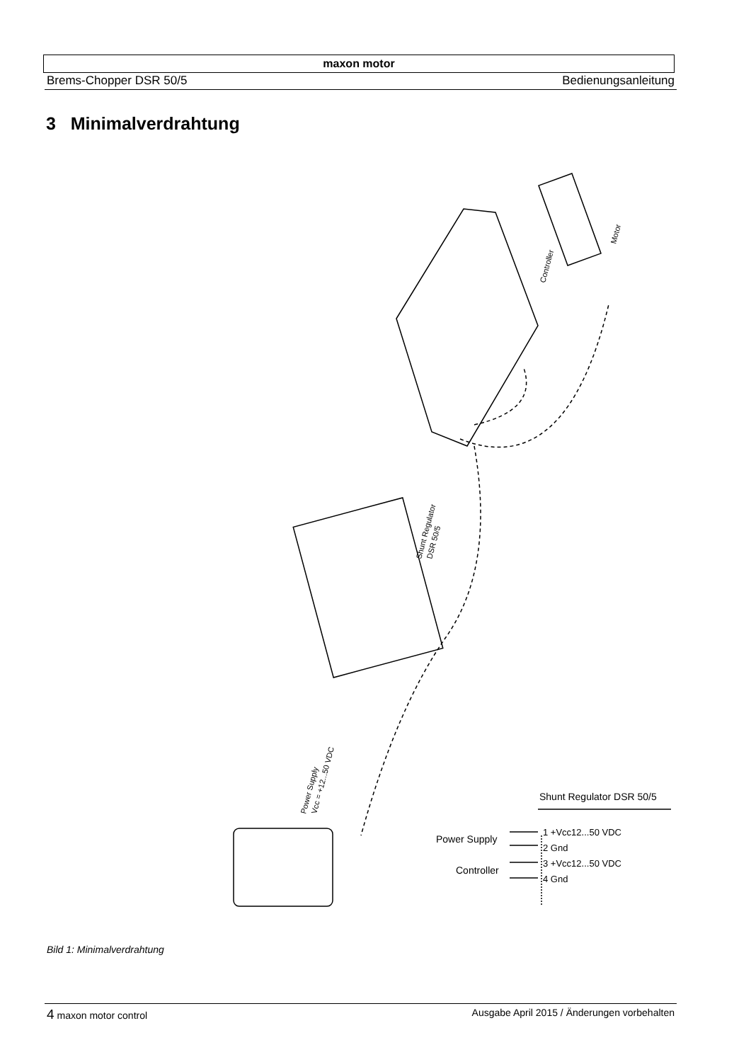maxon motor
Brems-Chopper DSR 50/5 Bedienungsanleitung
3 Minimalverdrahtung
Controller
Motor
Shunt Regulator
DSR 50/5
Power Supply
Vcc = +12...50 VDC
Shunt Regulator DSR 50/5
Power Supply
Controller
1 +Vcc12...50 VDC
2 Gnd
3 +Vcc12...50 VDC
4 Gnd
Bild 1: Minimalverdrahtung
4 maxon motor control Ausgabe April 2015 / Änderungen vorbehalten